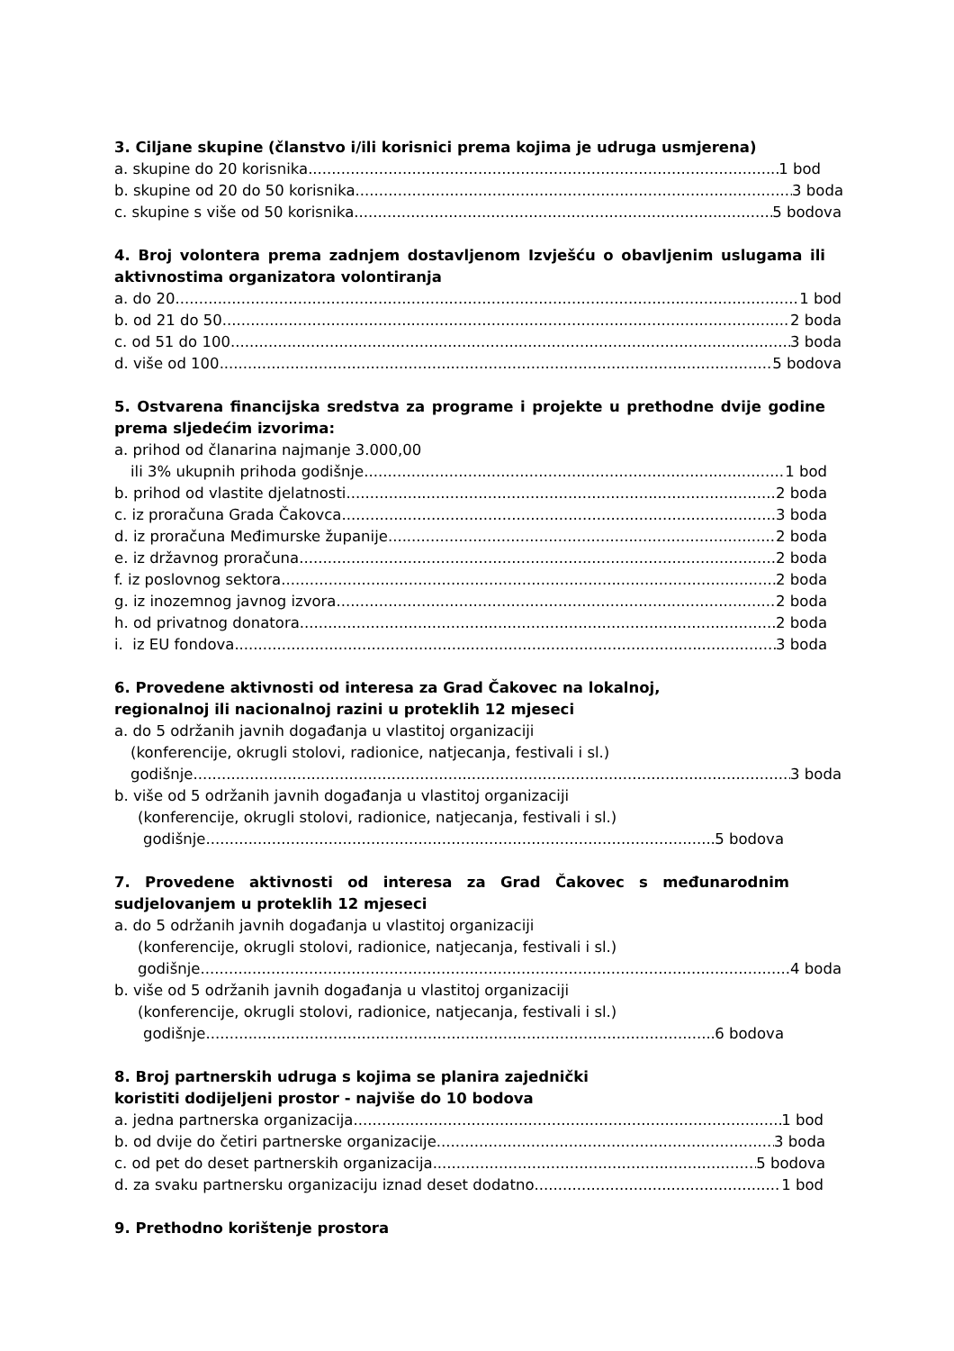3. Ciljane skupine (članstvo i/ili korisnici prema kojima je udruga usmjerena)
a. skupine do 20 korisnika 1 bod
b. skupine od 20 do 50 korisnika 3 boda
c. skupine s više od 50 korisnika 5 bodova
4. Broj volontera prema zadnjem dostavljenom Izvješću o obavljenim uslugama ili aktivnostima organizatora volontiranja
a. do 20 1 bod
b. od 21 do 50 2 boda
c. od 51 do 100 3 boda
d. više od 100 5 bodova
5. Ostvarena financijska sredstva za programe i projekte u prethodne dvije godine prema sljedećim izvorima:
a. prihod od članarina najmanje 3.000,00
ili 3% ukupnih prihoda godišnje 1 bod
b. prihod od vlastite djelatnosti 2 boda
c. iz proračuna Grada Čakovca 3 boda
d. iz proračuna Međimurske županije 2 boda
e. iz državnog proračuna 2 boda
f. iz poslovnog sektora 2 boda
g. iz inozemnog javnog izvora 2 boda
h. od privatnog donatora 2 boda
i. iz EU fondova 3 boda
6. Provedene aktivnosti od interesa za Grad Čakovec na lokalnoj,
regionalnoj ili nacionalnoj razini u proteklih 12 mjeseci
a. do 5 održanih javnih događanja u vlastitoj organizaciji
(konferencije, okrugli stolovi, radionice, natjecanja, festivali i sl.)
godišnje 3 boda
b. više od 5 održanih javnih događanja u vlastitoj organizaciji
(konferencije, okrugli stolovi, radionice, natjecanja, festivali i sl.)
godišnje 5 bodova
7. Provedene aktivnosti od interesa za Grad Čakovec s međunarodnim sudjelovanjem u proteklih 12 mjeseci
a. do 5 održanih javnih događanja u vlastitoj organizaciji
(konferencije, okrugli stolovi, radionice, natjecanja, festivali i sl.)
godišnje 4 boda
b. više od 5 održanih javnih događanja u vlastitoj organizaciji
(konferencije, okrugli stolovi, radionice, natjecanja, festivali i sl.)
godišnje 6 bodova
8. Broj partnerskih udruga s kojima se planira zajednički
koristiti dodijeljeni prostor - najviše do 10 bodova
a. jedna partnerska organizacija 1 bod
b. od dvije do četiri partnerske organizacije 3 boda
c. od pet do deset partnerskih organizacija 5 bodova
d. za svaku partnersku organizaciju iznad deset dodatno 1 bod
9. Prethodno korištenje prostora